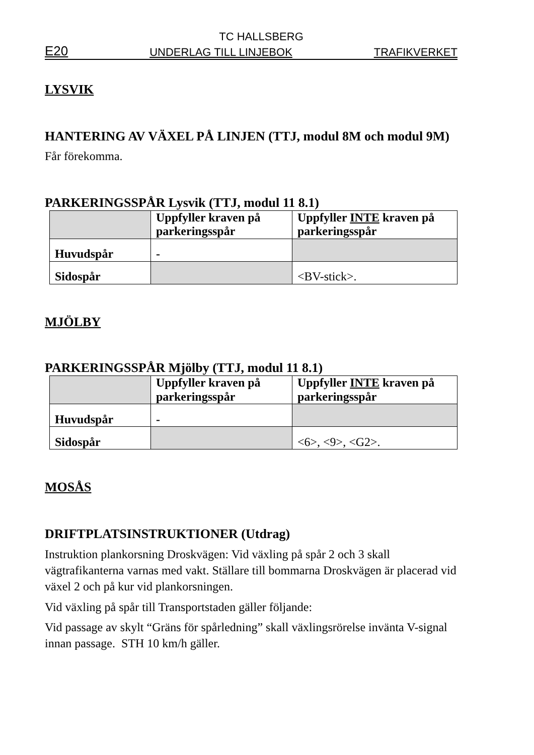TC HALLSBERG
E20 UNDERLAG TILL LINJEBOK TRAFIKVERKET
LYSVIK
HANTERING AV VÄXEL PÅ LINJEN (TTJ, modul 8M och modul 9M)
Får förekomma.
PARKERINGSSPÅR Lysvik (TTJ, modul 11 8.1)
| | Uppfyller kraven på parkeringsspår | Uppfyller INTE kraven på parkeringsspår |
| --- | --- | --- |
| Huvudspår | - | |
| Sidospår | | <BV-stick>. |
MJÖLBY
PARKERINGSSPÅR Mjölby (TTJ, modul 11 8.1)
| | Uppfyller kraven på parkeringsspår | Uppfyller INTE kraven på parkeringsspår |
| --- | --- | --- |
| Huvudspår | - | |
| Sidospår | | <6>, <9>, <G2>. |
MOSÅS
DRIFTPLATSINSTRUKTIONER (Utdrag)
Instruktion plankorsning Droskvägen: Vid växling på spår 2 och 3 skall vägtrafikanterna varnas med vakt. Ställare till bommarna Droskvägen är placerad vid växel 2 och på kur vid plankorsningen.
Vid växling på spår till Transportstaden gäller följande:
Vid passage av skylt “Gräns för spårledning” skall växlingsrörelse invänta V-signal innan passage. STH 10 km/h gäller.